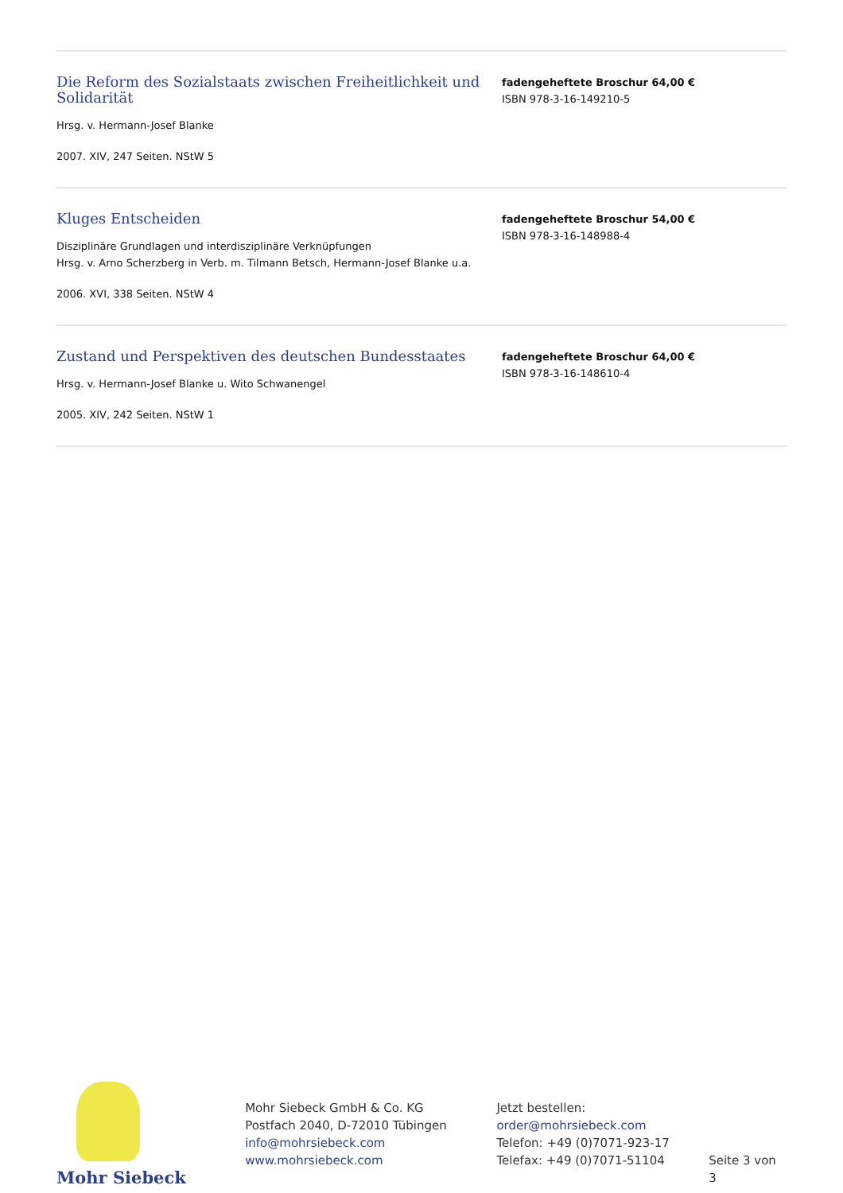Die Reform des Sozialstaats zwischen Freiheitlichkeit und Solidarität
Hrsg. v. Hermann-Josef Blanke
2007. XIV, 247 Seiten. NStW 5
fadengeheftete Broschur 64,00 €
ISBN 978-3-16-149210-5
Kluges Entscheiden
Disziplinäre Grundlagen und interdisziplinäre Verknüpfungen
Hrsg. v. Arno Scherzberg in Verb. m. Tilmann Betsch, Hermann-Josef Blanke u.a.
2006. XVI, 338 Seiten. NStW 4
fadengeheftete Broschur 54,00 €
ISBN 978-3-16-148988-4
Zustand und Perspektiven des deutschen Bundesstaates
Hrsg. v. Hermann-Josef Blanke u. Wito Schwanengel
2005. XIV, 242 Seiten. NStW 1
fadengeheftete Broschur 64,00 €
ISBN 978-3-16-148610-4
Mohr Siebeck
Mohr Siebeck GmbH & Co. KG
Postfach 2040, D-72010 Tübingen
info@mohrsiebeck.com
www.mohrsiebeck.com
Jetzt bestellen:
order@mohrsiebeck.com
Telefon: +49 (0)7071-923-17
Telefax: +49 (0)7071-51104
Seite 3 von 3